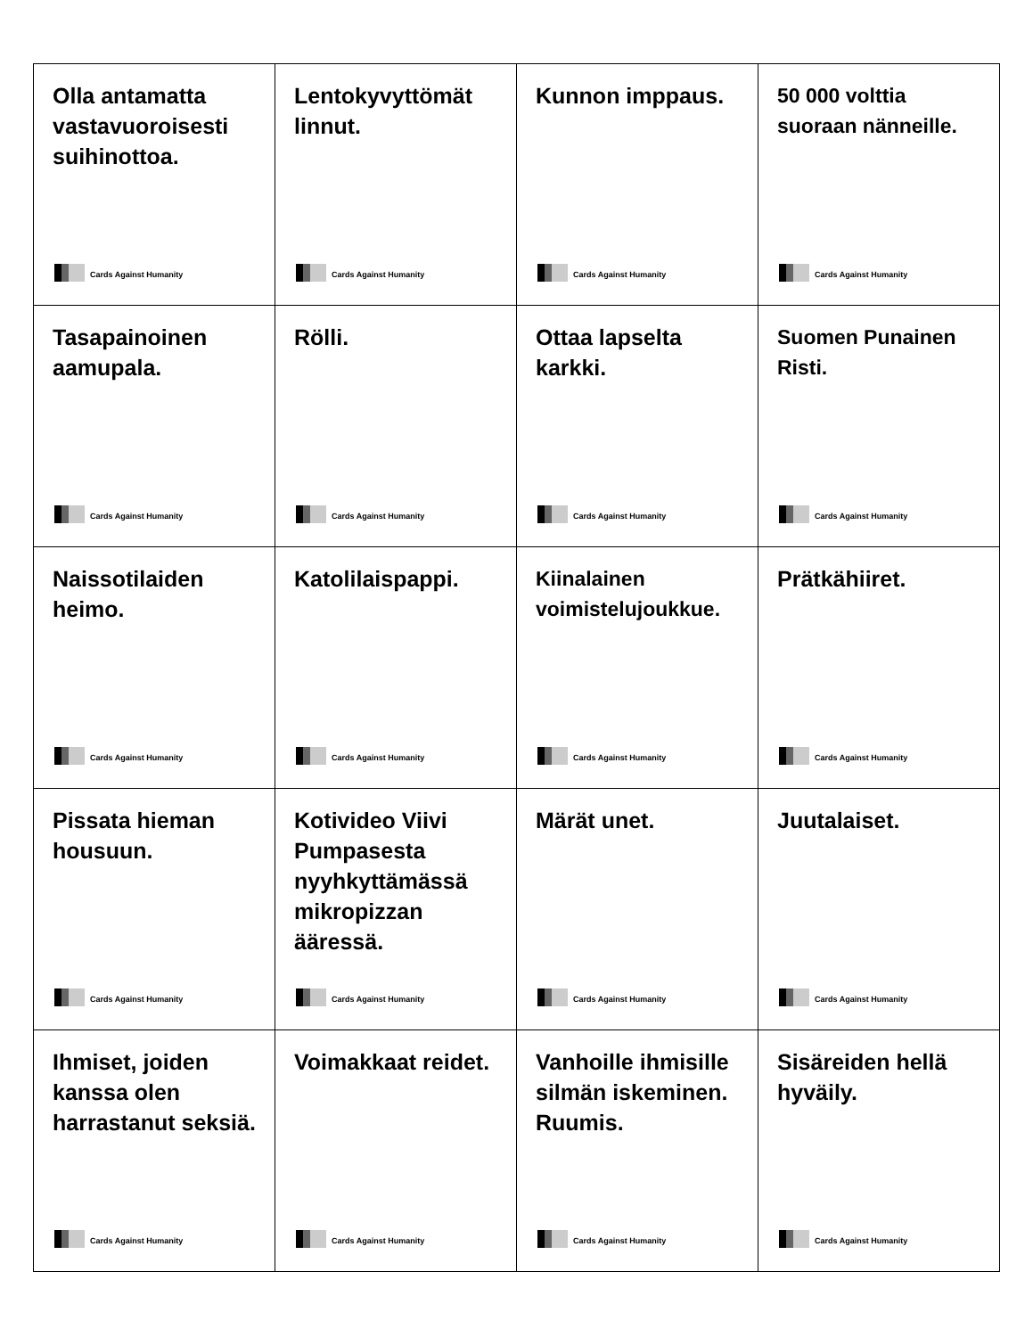| Olla antamatta vastavuoroisesti suihinottoa. Cards Against Humanity | Lentokyvyttömät linnut. Cards Against Humanity | Kunnon imppaus. Cards Against Humanity | 50 000 volttia suoraan nänneille. Cards Against Humanity |
| Tasapainoinen aamupala. Cards Against Humanity | Rölli. Cards Against Humanity | Ottaa lapselta karkki. Cards Against Humanity | Suomen Punainen Risti. Cards Against Humanity |
| Naissotilaiden heimo. Cards Against Humanity | Katolilaispappi. Cards Against Humanity | Kiinalainen voimistelujoukkue. Cards Against Humanity | Prätkähiiret. Cards Against Humanity |
| Pissata hieman housuun. Cards Against Humanity | Kotivideo Viivi Pumpasesta nyyhkyttämässä mikropizzan ääressä. Cards Against Humanity | Märät unet. Cards Against Humanity | Juutalaiset. Cards Against Humanity |
| Ihmiset, joiden kanssa olen harrastanut seksiä. Cards Against Humanity | Voimakkaat reidet. Cards Against Humanity | Vanhoille ihmisille silmän iskeminen. Ruumis. Cards Against Humanity | Sisäreiden hellä hyväily. Cards Against Humanity |